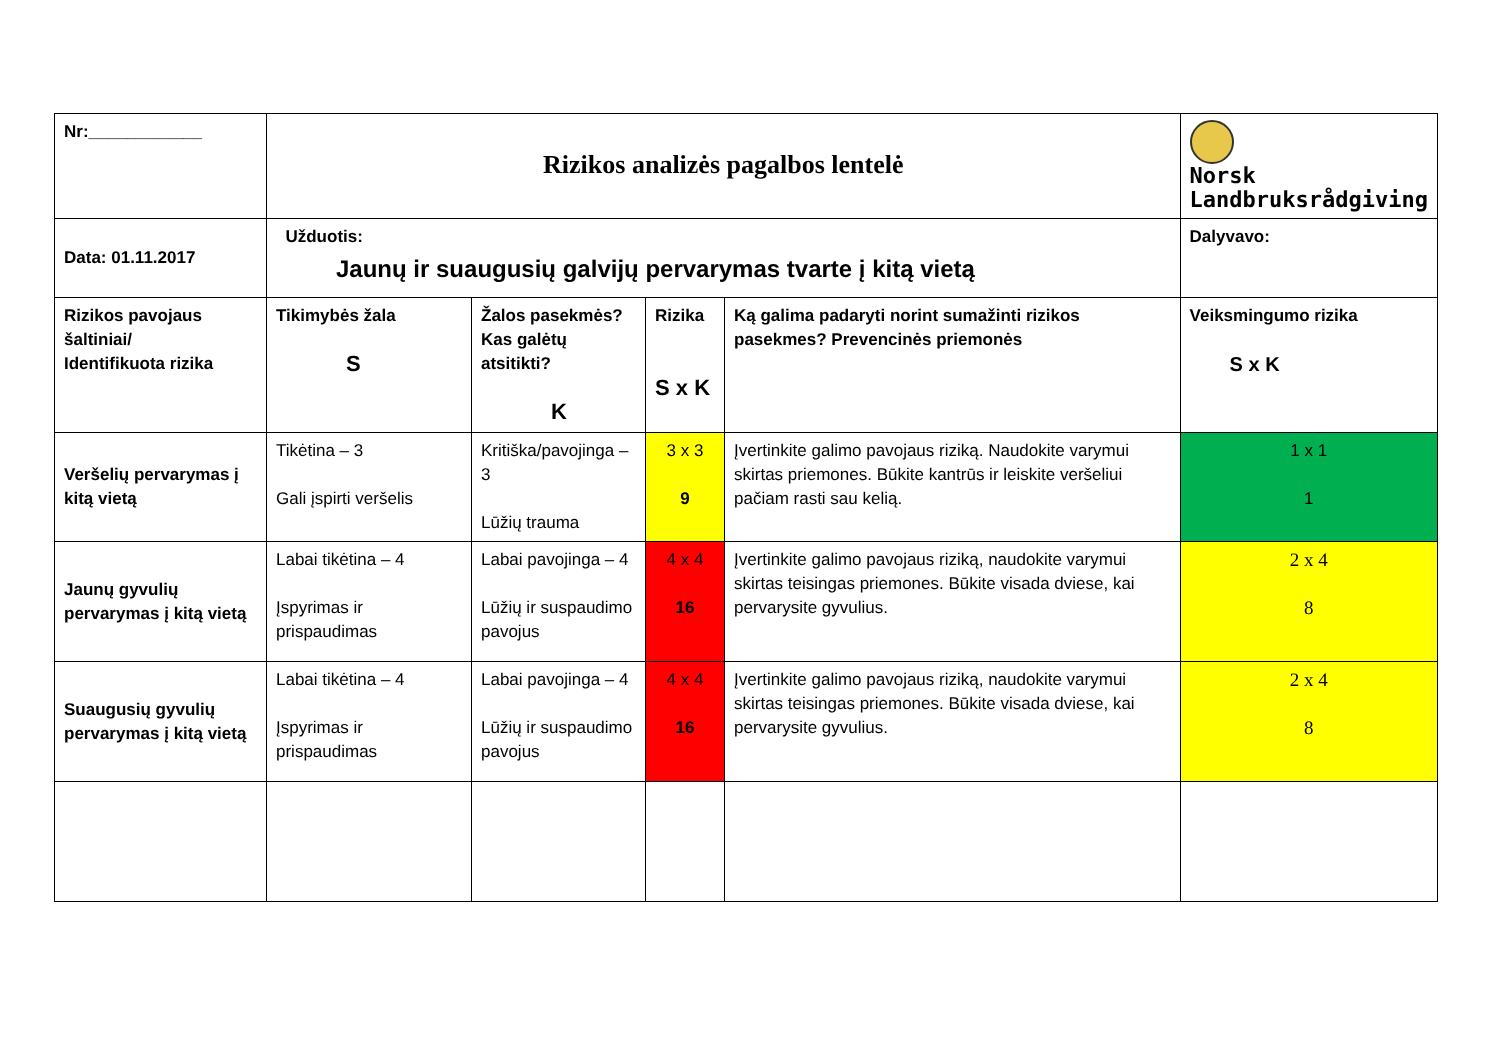| Nr:____________ | Rizikos analizės pagalbos lentelė | | | | Norsk Landbruksrådgiving |
| Data: 01.11.2017 | Užduotis: Jaunų ir suaugusių galvijų pervarymas tvarte į kitą vietą | | | | Dalyvavo: |
| Rizikos pavojaus šaltiniai/ Identifikuota rizika | Tikimybės žala S | Žalos pasekmės? Kas galėtų atsitikti? K | Rizika S x K | Ką galima padaryti norint sumažinti rizikos pasekmes? Prevencinės priemonės | Veiksmingumo rizika S x K |
| Veršelių pervarymas į kitą vietą | Tikėtina – 3 Gali įspirti veršelis | Kritiška/pavojinga – 3 Lūžių trauma | 3 x 3 9 | Įvertinkite galimo pavojaus riziką. Naudokite varymui skirtas priemones. Būkite kantrūs ir leiskite veršeliui pačiam rasti sau kelią. | 1 x 1 1 |
| Jaunų gyvulių pervarymas į kitą vietą | Labai tikėtina – 4 Įspyrimas ir prispaudimas | Labai pavojinga – 4 Lūžių ir suspaudimo pavojus | 4 x 4 16 | Įvertinkite galimo pavojaus riziką, naudokite varymui skirtas teisingas priemones. Būkite visada dviese, kai pervarysite gyvulius. | 2 x 4 8 |
| Suaugusių gyvulių pervarymas į kitą vietą | Labai tikėtina – 4 Įspyrimas ir prispaudimas | Labai pavojinga – 4 Lūžių ir suspaudimo pavojus | 4 x 4 16 | Įvertinkite galimo pavojaus riziką, naudokite varymui skirtas teisingas priemones. Būkite visada dviese, kai pervarysite gyvulius. | 2 x 4 8 |